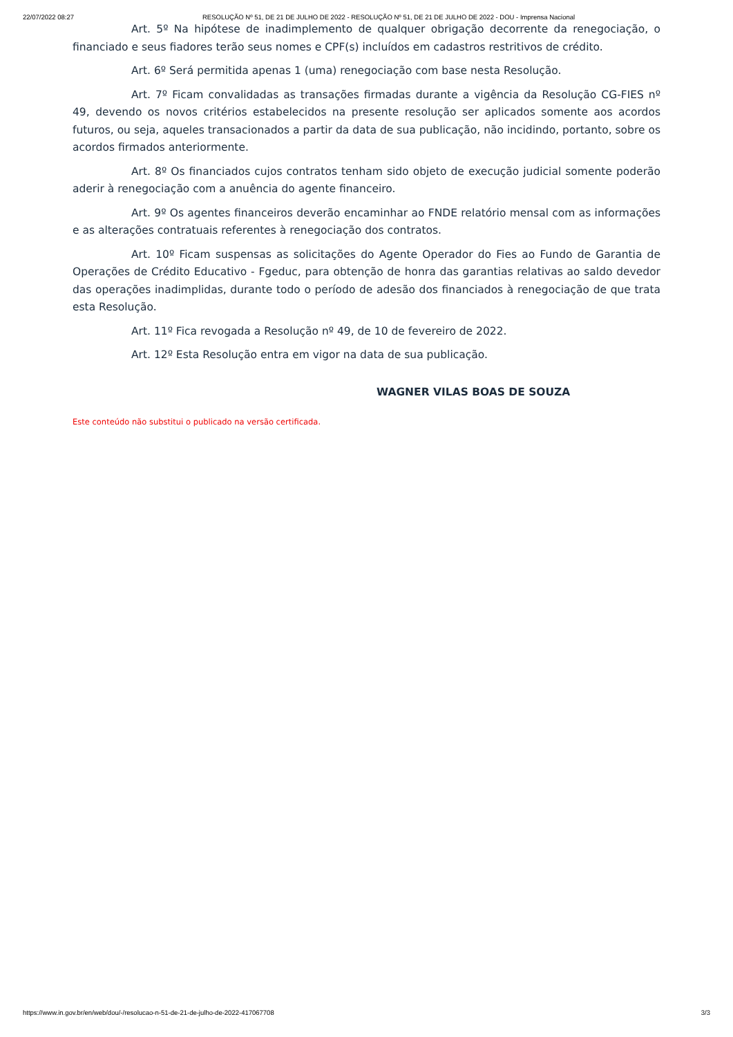22/07/2022 08:27 RESOLUÇÃO Nº 51, DE 21 DE JULHO DE 2022 - RESOLUÇÃO Nº 51, DE 21 DE JULHO DE 2022 - DOU - Imprensa Nacional
Art. 5º Na hipótese de inadimplemento de qualquer obrigação decorrente da renegociação, o financiado e seus fiadores terão seus nomes e CPF(s) incluídos em cadastros restritivos de crédito.
Art. 6º Será permitida apenas 1 (uma) renegociação com base nesta Resolução.
Art. 7º Ficam convalidadas as transações firmadas durante a vigência da Resolução CG-FIES nº 49, devendo os novos critérios estabelecidos na presente resolução ser aplicados somente aos acordos futuros, ou seja, aqueles transacionados a partir da data de sua publicação, não incidindo, portanto, sobre os acordos firmados anteriormente.
Art. 8º Os financiados cujos contratos tenham sido objeto de execução judicial somente poderão aderir à renegociação com a anuência do agente financeiro.
Art. 9º Os agentes financeiros deverão encaminhar ao FNDE relatório mensal com as informações e as alterações contratuais referentes à renegociação dos contratos.
Art. 10º Ficam suspensas as solicitações do Agente Operador do Fies ao Fundo de Garantia de Operações de Crédito Educativo - Fgeduc, para obtenção de honra das garantias relativas ao saldo devedor das operações inadimplidas, durante todo o período de adesão dos financiados à renegociação de que trata esta Resolução.
Art. 11º Fica revogada a Resolução nº 49, de 10 de fevereiro de 2022.
Art. 12º Esta Resolução entra em vigor na data de sua publicação.
WAGNER VILAS BOAS DE SOUZA
Este conteúdo não substitui o publicado na versão certificada.
https://www.in.gov.br/en/web/dou/-/resolucao-n-51-de-21-de-julho-de-2022-417067708 3/3